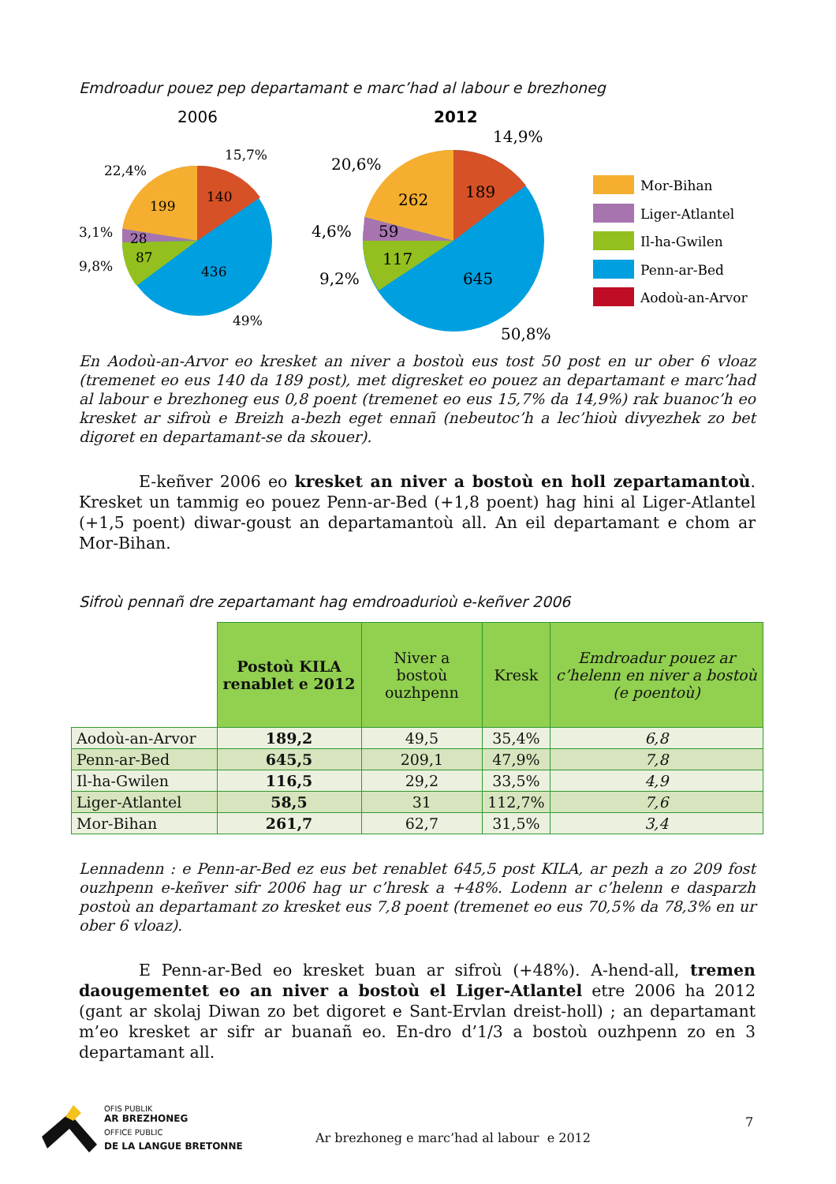Emdroadur pouez pep departamant e marc’had al labour e brezhoneg
2006
2012
199
140
28
87
436
22,4%
15,7%
3,1%
9,8%
49%
262
189
59
117
645
20,6%
14,9%
4,6%
9,2%
50,8%
Mor-Bihan
Liger-Atlantel
Il-ha-Gwilen
Penn-ar-Bed
Aodoù-an-Arvor
En Aodoù-an-Arvor eo kresket an niver a bostoù eus tost 50 post en ur ober 6 vloaz (tremenet eo eus 140 da 189 post), met digresket eo pouez an departamant e marc’had al labour e brezhoneg eus 0,8 poent (tremenet eo eus 15,7% da 14,9%) rak buanoc’h eo kresket ar sifroù e Breizh a-bezh eget ennañ (nebeutoc’h a lec’hioù divyezhek zo bet digoret en departamant-se da skouer).
E-keñver 2006 eo kresket an niver a bostoù en holl zepartamantoù. Kresket un tammig eo pouez Penn-ar-Bed (+1,8 poent) hag hini al Liger-Atlantel (+1,5 poent) diwar-goust an departamantoù all. An eil departamant e chom ar Mor-Bihan.
Sifroù pennañ dre zepartamant hag emdroadurioù e-keñver 2006
| | Postoù KILA renablet e 2012 | Niver a bostoù ouzhpenn | Kresk | Emdroadur pouez ar c’helenn en niver a bostoù (e poentoù) |
| Aodoù-an-Arvor | 189,2 | 49,5 | 35,4% | 6,8 |
| Penn-ar-Bed | 645,5 | 209,1 | 47,9% | 7,8 |
| Il-ha-Gwilen | 116,5 | 29,2 | 33,5% | 4,9 |
| Liger-Atlantel | 58,5 | 31 | 112,7% | 7,6 |
| Mor-Bihan | 261,7 | 62,7 | 31,5% | 3,4 |
Lennadenn : e Penn-ar-Bed ez eus bet renablet 645,5 post KILA, ar pezh a zo 209 fost ouzhpenn e-keñver sifr 2006 hag ur c’hresk a +48%. Lodenn ar c’helenn e dasparzh postoù an departamant zo kresket eus 7,8 poent (tremenet eo eus 70,5% da 78,3% en ur ober 6 vloaz).
E Penn-ar-Bed eo kresket buan ar sifroù (+48%). A-hend-all, tremen daougementet eo an niver a bostoù el Liger-Atlantel etre 2006 ha 2012 (gant ar skolaj Diwan zo bet digoret e Sant-Ervlan dreist-holl) ; an departamant m’eo kresket ar sifr ar buanañ eo. En-dro d’1/3 a bostoù ouzhpenn zo en 3 departamant all.
OFIS PUBLIK
AR BREZHONEG
OFFICE PUBLIC
DE LA LANGUE BRETONNE
Ar brezhoneg e marc’had al labour e 2012
7